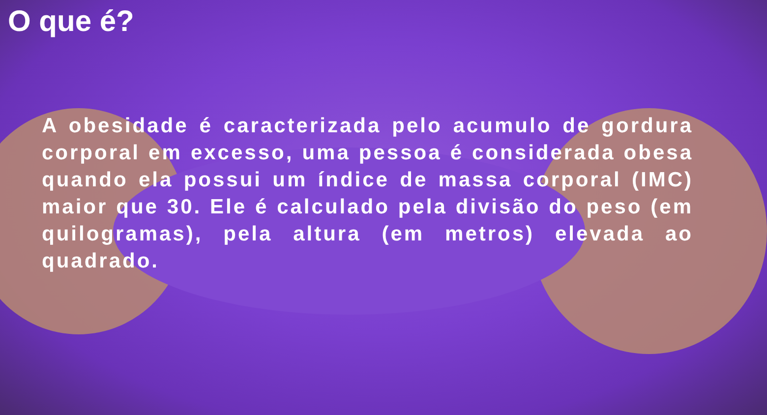O que é?
A obesidade é caracterizada pelo acumulo de gordura corporal em excesso, uma pessoa é considerada obesa quando ela possui um índice de massa corporal (IMC) maior que 30. Ele é calculado pela divisão do peso (em quilogramas), pela altura (em metros) elevada ao quadrado.